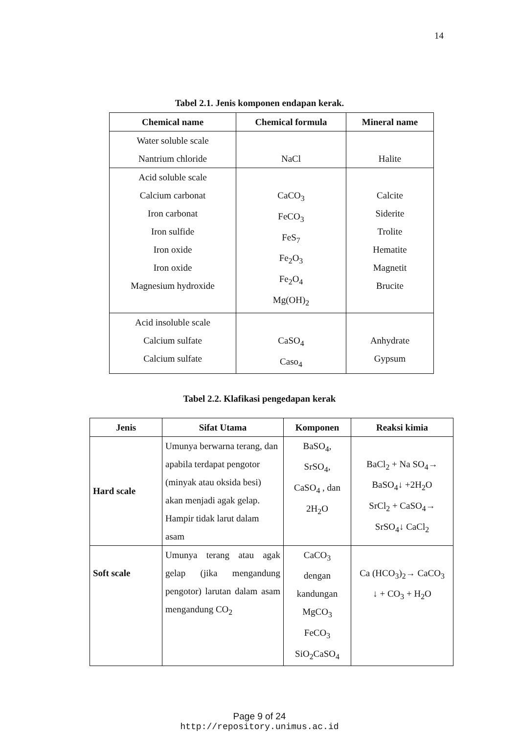14
Tabel 2.1. Jenis komponen endapan kerak.
| Chemical name | Chemical formula | Mineral name |
| --- | --- | --- |
| Water soluble scale Nantrium chloride | NaCl | Halite |
| Acid soluble scale Calcium carbonat Iron carbonat Iron sulfide Iron oxide Iron oxide Magnesium hydroxide | CaCO<sub>3</sub> FeCO<sub>3</sub> FeS<sub>7</sub> Fe<sub>2</sub>O<sub>3</sub> Fe<sub>2</sub>O<sub>4</sub> Mg(OH)<sub>2</sub> | Calcite Siderite Trolite Hematite Magnetit Brucite |
| Acid insoluble scale Calcium sulfate Calcium sulfate | CaSO<sub>4</sub> Caso<sub>4</sub> | Anhydrate Gypsum |
Tabel 2.2. Klafikasi pengedapan kerak
| Jenis | Sifat Utama | Komponen | Reaksi kimia |
| --- | --- | --- | --- |
| Hard scale | Umunya berwarna terang, dan apabila terdapat pengotor (minyak atau oksida besi) akan menjadi agak gelap. Hampir tidak larut dalam asam | BaSO<sub>4</sub>, SrSO<sub>4</sub>, CaSO<sub>4</sub> , dan 2H<sub>2</sub>O | BaCl<sub>2</sub> + Na SO<sub>4</sub>→ BaSO<sub>4</sub>↓ +2H<sub>2</sub>O SrCl<sub>2</sub> + CaSO<sub>4</sub>→ SrSO<sub>4</sub>↓ CaCl<sub>2</sub> |
| Soft scale | Umunya terang atau agak gelap (jika mengandung pengotor) larutan dalam asam mengandung CO<sub>2</sub> | CaCO<sub>3</sub> dengan kandungan MgCO<sub>3</sub> FeCO<sub>3</sub> SiO<sub>2</sub>CaSO<sub>4</sub> | Ca (HCO<sub>3</sub>)<sub>2</sub>→ CaCO<sub>3</sub> ↓ + CO<sub>3</sub> + H<sub>2</sub>O |
Page 9 of 24
http://repository.unimus.ac.id